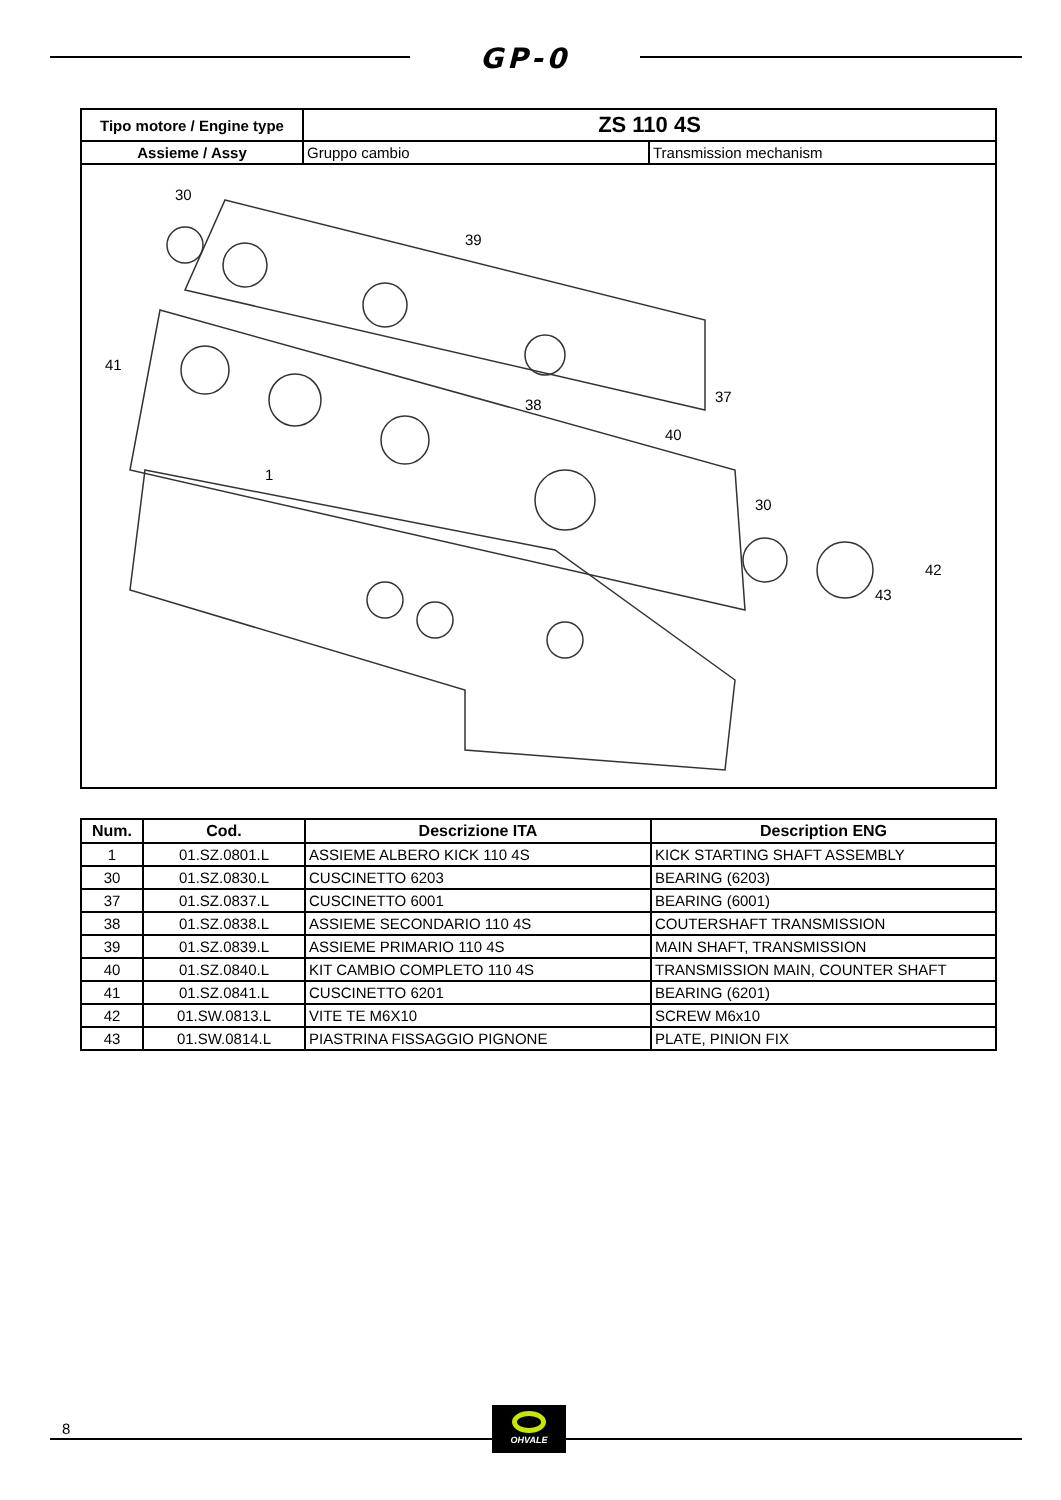GP-0
| Tipo motore / Engine type | ZS 110 4S | |
| --- | --- | --- |
| Assieme / Assy | Gruppo cambio | Transmission mechanism |
| 30 39 41 37 38 40 1 30 42 43 | | |
| Num. | Cod. | Descrizione ITA | Description ENG |
| --- | --- | --- | --- |
| 1 | 01.SZ.0801.L | ASSIEME ALBERO KICK 110 4S | KICK STARTING SHAFT ASSEMBLY |
| 30 | 01.SZ.0830.L | CUSCINETTO 6203 | BEARING (6203) |
| 37 | 01.SZ.0837.L | CUSCINETTO 6001 | BEARING (6001) |
| 38 | 01.SZ.0838.L | ASSIEME SECONDARIO 110 4S | COUTERSHAFT TRANSMISSION |
| 39 | 01.SZ.0839.L | ASSIEME PRIMARIO 110 4S | MAIN SHAFT, TRANSMISSION |
| 40 | 01.SZ.0840.L | KIT CAMBIO COMPLETO 110 4S | TRANSMISSION MAIN, COUNTER SHAFT |
| 41 | 01.SZ.0841.L | CUSCINETTO 6201 | BEARING (6201) |
| 42 | 01.SW.0813.L | VITE TE M6X10 | SCREW M6x10 |
| 43 | 01.SW.0814.L | PIASTRINA FISSAGGIO PIGNONE | PLATE, PINION FIX |
8
OHVALE